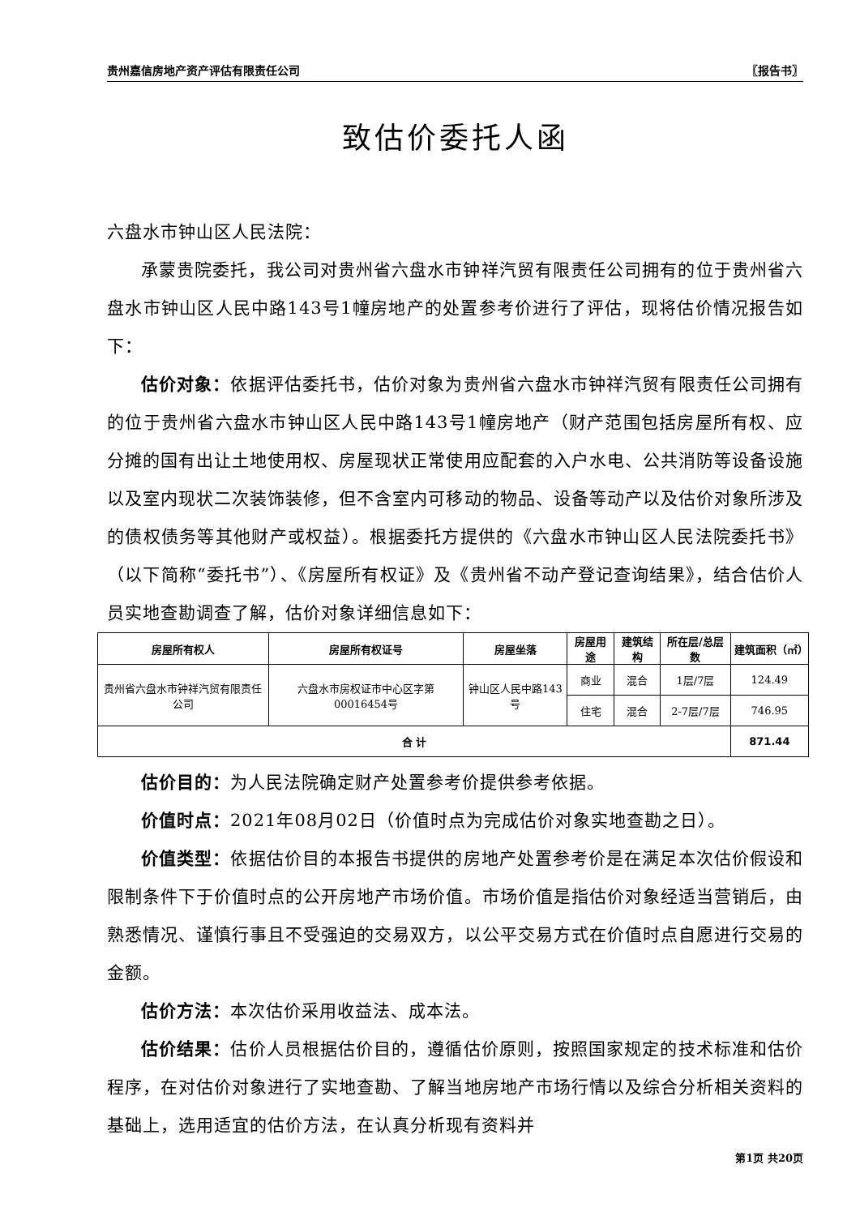贵州嘉信房地产资产评估有限责任公司 〖报告书〗
致估价委托人函
六盘水市钟山区人民法院：
承蒙贵院委托，我公司对贵州省六盘水市钟祥汽贸有限责任公司拥有的位于贵州省六盘水市钟山区人民中路143号1幢房地产的处置参考价进行了评估，现将估价情况报告如下：
估价对象：依据评估委托书，估价对象为贵州省六盘水市钟祥汽贸有限责任公司拥有的位于贵州省六盘水市钟山区人民中路143号1幢房地产（财产范围包括房屋所有权、应分摊的国有出让土地使用权、房屋现状正常使用应配套的入户水电、公共消防等设备设施以及室内现状二次装饰装修，但不含室内可移动的物品、设备等动产以及估价对象所涉及的债权债务等其他财产或权益）。根据委托方提供的《六盘水市钟山区人民法院委托书》（以下简称“委托书”）、《房屋所有权证》及《贵州省不动产登记查询结果》，结合估价人员实地查勘调查了解，估价对象详细信息如下：
| 房屋所有权人 | 房屋所有权证号 | 房屋坐落 | 房屋用途 | 建筑结构 | 所在层/总层数 | 建筑面积（㎡） |
| --- | --- | --- | --- | --- | --- | --- |
| 贵州省六盘水市钟祥汽贸有限责任公司 | 六盘水市房权证市中心区字第00016454号 | 钟山区人民中路143号 | 商业 | 混合 | 1层/7层 | 124.49 |
| | | | 住宅 | 混合 | 2-7层/7层 | 746.95 |
| 合 计 | | | | | | 871.44 |
估价目的：为人民法院确定财产处置参考价提供参考依据。
价值时点：2021年08月02日（价值时点为完成估价对象实地查勘之日）。
价值类型：依据估价目的本报告书提供的房地产处置参考价是在满足本次估价假设和限制条件下于价值时点的公开房地产市场价值。市场价值是指估价对象经适当营销后，由熟悉情况、谨慎行事且不受强迫的交易双方，以公平交易方式在价值时点自愿进行交易的金额。
估价方法：本次估价采用收益法、成本法。
估价结果：估价人员根据估价目的，遵循估价原则，按照国家规定的技术标准和估价程序，在对估价对象进行了实地查勘、了解当地房地产市场行情以及综合分析相关资料的基础上，选用适宜的估价方法，在认真分析现有资料并
第1页 共20页